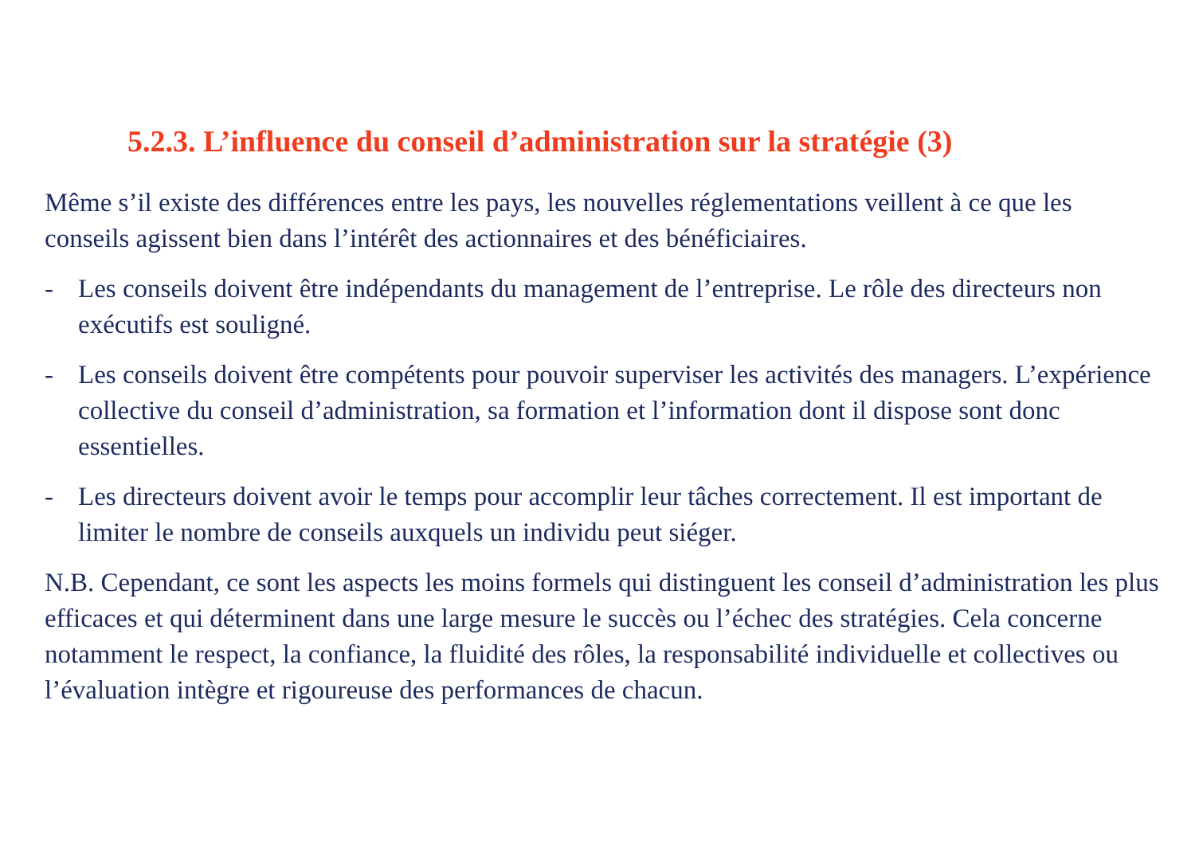5.2.3. L’influence du conseil d’administration sur la stratégie (3)
Même s’il existe des différences entre les pays, les nouvelles réglementations veillent à ce que les conseils agissent bien dans l’intérêt des actionnaires et des bénéficiaires.
- Les conseils doivent être indépendants du management de l’entreprise. Le rôle des directeurs non exécutifs est souligné.
- Les conseils doivent être compétents pour pouvoir superviser les activités des managers. L’expérience collective du conseil d’administration, sa formation et l’information dont il dispose sont donc essentielles.
- Les directeurs doivent avoir le temps pour accomplir leur tâches correctement. Il est important de limiter le nombre de conseils auxquels un individu peut siéger.
N.B. Cependant, ce sont les aspects les moins formels qui distinguent les conseil d’administration les plus efficaces et qui déterminent dans une large mesure le succès ou l’échec des stratégies. Cela concerne notamment le respect, la confiance, la fluidité des rôles, la responsabilité individuelle et collectives ou l’évaluation intègre et rigoureuse des performances de chacun.